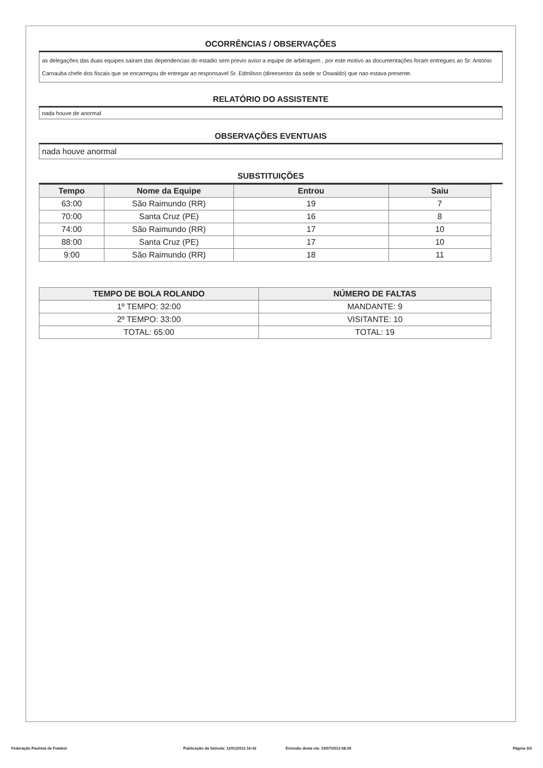OCORRÊNCIAS / OBSERVAÇÕES
as delegações das duas equipes sairam das dependencias do estadio sem previo aviso a equipe de arbitragem , por este motivo as documentações foram entregues ao Sr. Antonio Carnauba chefe dos fiscais que se encarregou de entregar ao responsavel Sr. Edmilson (direesentor da sede sr Oswaldo) que nao estava presente.
RELATÓRIO DO ASSISTENTE
nada houve de anormal
OBSERVAÇÕES EVENTUAIS
nada houve anormal
SUBSTITUIÇÕES
| Tempo | Nome da Equipe | Entrou | Saiu |
| --- | --- | --- | --- |
| 63:00 | São Raimundo (RR) | 19 | 7 |
| 70:00 | Santa Cruz (PE) | 16 | 8 |
| 74:00 | São Raimundo (RR) | 17 | 10 |
| 88:00 | Santa Cruz (PE) | 17 | 10 |
| 9:00 | São Raimundo (RR) | 18 | 11 |
| TEMPO DE BOLA ROLANDO | NÚMERO DE FALTAS |
| --- | --- |
| 1º TEMPO: 32:00 | MANDANTE: 9 |
| 2º TEMPO: 33:00 | VISITANTE: 10 |
| TOTAL: 65:00 | TOTAL: 19 |
Federação Paulista de Futebol Publicação da Súmula: 12/01/2013 16:42 Emissão desta via: 19/07/2013 08:26 Página 3/3